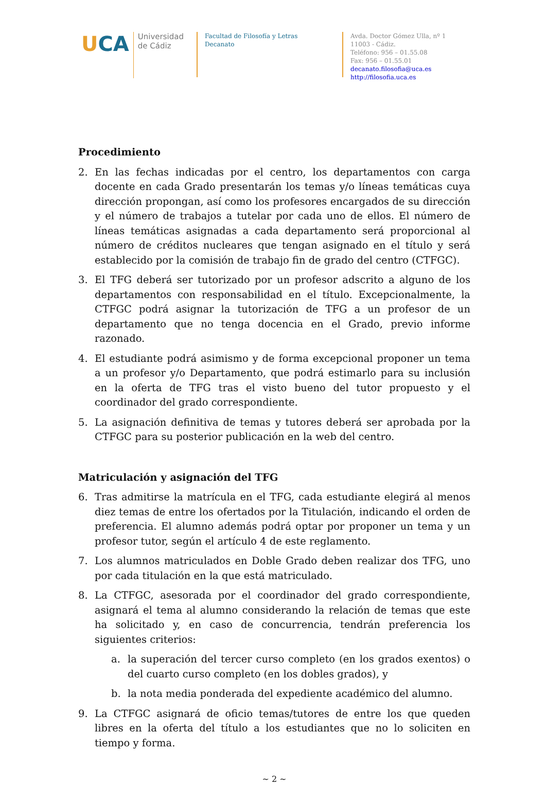UCA
Universidad
de Cádiz
Facultad de Filosofía y Letras
Decanato
Avda. Doctor Gómez Ulla, nº 1
11003 - Cádiz.
Teléfono: 956 – 01.55.08
Fax: 956 – 01.55.01
decanato.filosofia@uca.es
http://filosofia.uca.es
Procedimiento
2. En las fechas indicadas por el centro, los departamentos con carga docente en cada Grado presentarán los temas y/o líneas temáticas cuya dirección propongan, así como los profesores encargados de su dirección y el número de trabajos a tutelar por cada uno de ellos. El número de líneas temáticas asignadas a cada departamento será proporcional al número de créditos nucleares que tengan asignado en el título y será establecido por la comisión de trabajo fin de grado del centro (CTFGC).
3. El TFG deberá ser tutorizado por un profesor adscrito a alguno de los departamentos con responsabilidad en el título. Excepcionalmente, la CTFGC podrá asignar la tutorización de TFG a un profesor de un departamento que no tenga docencia en el Grado, previo informe razonado.
4. El estudiante podrá asimismo y de forma excepcional proponer un tema a un profesor y/o Departamento, que podrá estimarlo para su inclusión en la oferta de TFG tras el visto bueno del tutor propuesto y el coordinador del grado correspondiente.
5. La asignación definitiva de temas y tutores deberá ser aprobada por la CTFGC para su posterior publicación en la web del centro.
Matriculación y asignación del TFG
6. Tras admitirse la matrícula en el TFG, cada estudiante elegirá al menos diez temas de entre los ofertados por la Titulación, indicando el orden de preferencia. El alumno además podrá optar por proponer un tema y un profesor tutor, según el artículo 4 de este reglamento.
7. Los alumnos matriculados en Doble Grado deben realizar dos TFG, uno por cada titulación en la que está matriculado.
8. La CTFGC, asesorada por el coordinador del grado correspondiente, asignará el tema al alumno considerando la relación de temas que este ha solicitado y, en caso de concurrencia, tendrán preferencia los siguientes criterios:
a. la superación del tercer curso completo (en los grados exentos) o del cuarto curso completo (en los dobles grados), y
b. la nota media ponderada del expediente académico del alumno.
9. La CTFGC asignará de oficio temas/tutores de entre los que queden libres en la oferta del título a los estudiantes que no lo soliciten en tiempo y forma.
~ 2 ~